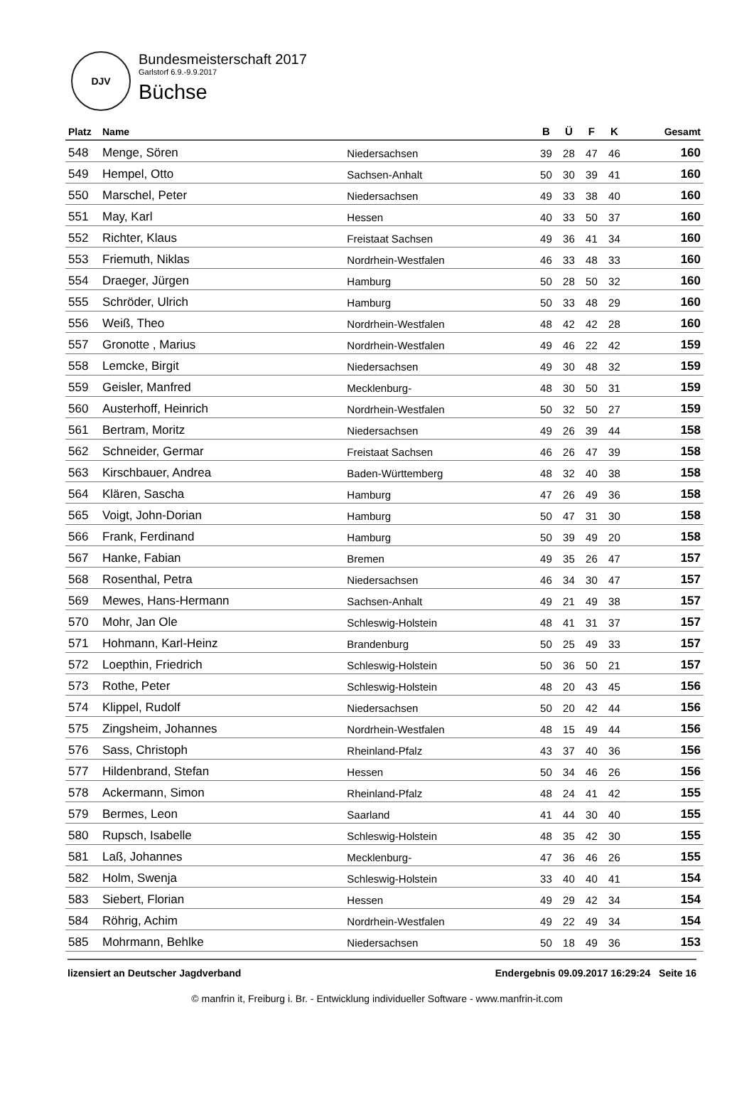DJV
Bundesmeisterschaft 2017
Garlstorf 6.9.-9.9.2017
Büchse
| Platz | Name | | B | Ü | F | K | Gesamt |
| --- | --- | --- | --- | --- | --- | --- | --- |
| 548 | Menge, Sören | Niedersachsen | 39 | 28 | 47 | 46 | 160 |
| 549 | Hempel, Otto | Sachsen-Anhalt | 50 | 30 | 39 | 41 | 160 |
| 550 | Marschel, Peter | Niedersachsen | 49 | 33 | 38 | 40 | 160 |
| 551 | May, Karl | Hessen | 40 | 33 | 50 | 37 | 160 |
| 552 | Richter, Klaus | Freistaat Sachsen | 49 | 36 | 41 | 34 | 160 |
| 553 | Friemuth, Niklas | Nordrhein-Westfalen | 46 | 33 | 48 | 33 | 160 |
| 554 | Draeger, Jürgen | Hamburg | 50 | 28 | 50 | 32 | 160 |
| 555 | Schröder, Ulrich | Hamburg | 50 | 33 | 48 | 29 | 160 |
| 556 | Weiß, Theo | Nordrhein-Westfalen | 48 | 42 | 42 | 28 | 160 |
| 557 | Gronotte , Marius | Nordrhein-Westfalen | 49 | 46 | 22 | 42 | 159 |
| 558 | Lemcke, Birgit | Niedersachsen | 49 | 30 | 48 | 32 | 159 |
| 559 | Geisler, Manfred | Mecklenburg- | 48 | 30 | 50 | 31 | 159 |
| 560 | Austerhoff, Heinrich | Nordrhein-Westfalen | 50 | 32 | 50 | 27 | 159 |
| 561 | Bertram, Moritz | Niedersachsen | 49 | 26 | 39 | 44 | 158 |
| 562 | Schneider, Germar | Freistaat Sachsen | 46 | 26 | 47 | 39 | 158 |
| 563 | Kirschbauer, Andrea | Baden-Württemberg | 48 | 32 | 40 | 38 | 158 |
| 564 | Klären, Sascha | Hamburg | 47 | 26 | 49 | 36 | 158 |
| 565 | Voigt, John-Dorian | Hamburg | 50 | 47 | 31 | 30 | 158 |
| 566 | Frank, Ferdinand | Hamburg | 50 | 39 | 49 | 20 | 158 |
| 567 | Hanke, Fabian | Bremen | 49 | 35 | 26 | 47 | 157 |
| 568 | Rosenthal, Petra | Niedersachsen | 46 | 34 | 30 | 47 | 157 |
| 569 | Mewes, Hans-Hermann | Sachsen-Anhalt | 49 | 21 | 49 | 38 | 157 |
| 570 | Mohr, Jan Ole | Schleswig-Holstein | 48 | 41 | 31 | 37 | 157 |
| 571 | Hohmann, Karl-Heinz | Brandenburg | 50 | 25 | 49 | 33 | 157 |
| 572 | Loepthin, Friedrich | Schleswig-Holstein | 50 | 36 | 50 | 21 | 157 |
| 573 | Rothe, Peter | Schleswig-Holstein | 48 | 20 | 43 | 45 | 156 |
| 574 | Klippel, Rudolf | Niedersachsen | 50 | 20 | 42 | 44 | 156 |
| 575 | Zingsheim, Johannes | Nordrhein-Westfalen | 48 | 15 | 49 | 44 | 156 |
| 576 | Sass, Christoph | Rheinland-Pfalz | 43 | 37 | 40 | 36 | 156 |
| 577 | Hildenbrand, Stefan | Hessen | 50 | 34 | 46 | 26 | 156 |
| 578 | Ackermann, Simon | Rheinland-Pfalz | 48 | 24 | 41 | 42 | 155 |
| 579 | Bermes, Leon | Saarland | 41 | 44 | 30 | 40 | 155 |
| 580 | Rupsch, Isabelle | Schleswig-Holstein | 48 | 35 | 42 | 30 | 155 |
| 581 | Laß, Johannes | Mecklenburg- | 47 | 36 | 46 | 26 | 155 |
| 582 | Holm, Swenja | Schleswig-Holstein | 33 | 40 | 40 | 41 | 154 |
| 583 | Siebert, Florian | Hessen | 49 | 29 | 42 | 34 | 154 |
| 584 | Röhrig, Achim | Nordrhein-Westfalen | 49 | 22 | 49 | 34 | 154 |
| 585 | Mohrmann, Behlke | Niedersachsen | 50 | 18 | 49 | 36 | 153 |
lizensiert an Deutscher Jagdverband Endergebnis 09.09.2017 16:29:24 Seite 16
© manfrin it, Freiburg i. Br. - Entwicklung individueller Software - www.manfrin-it.com